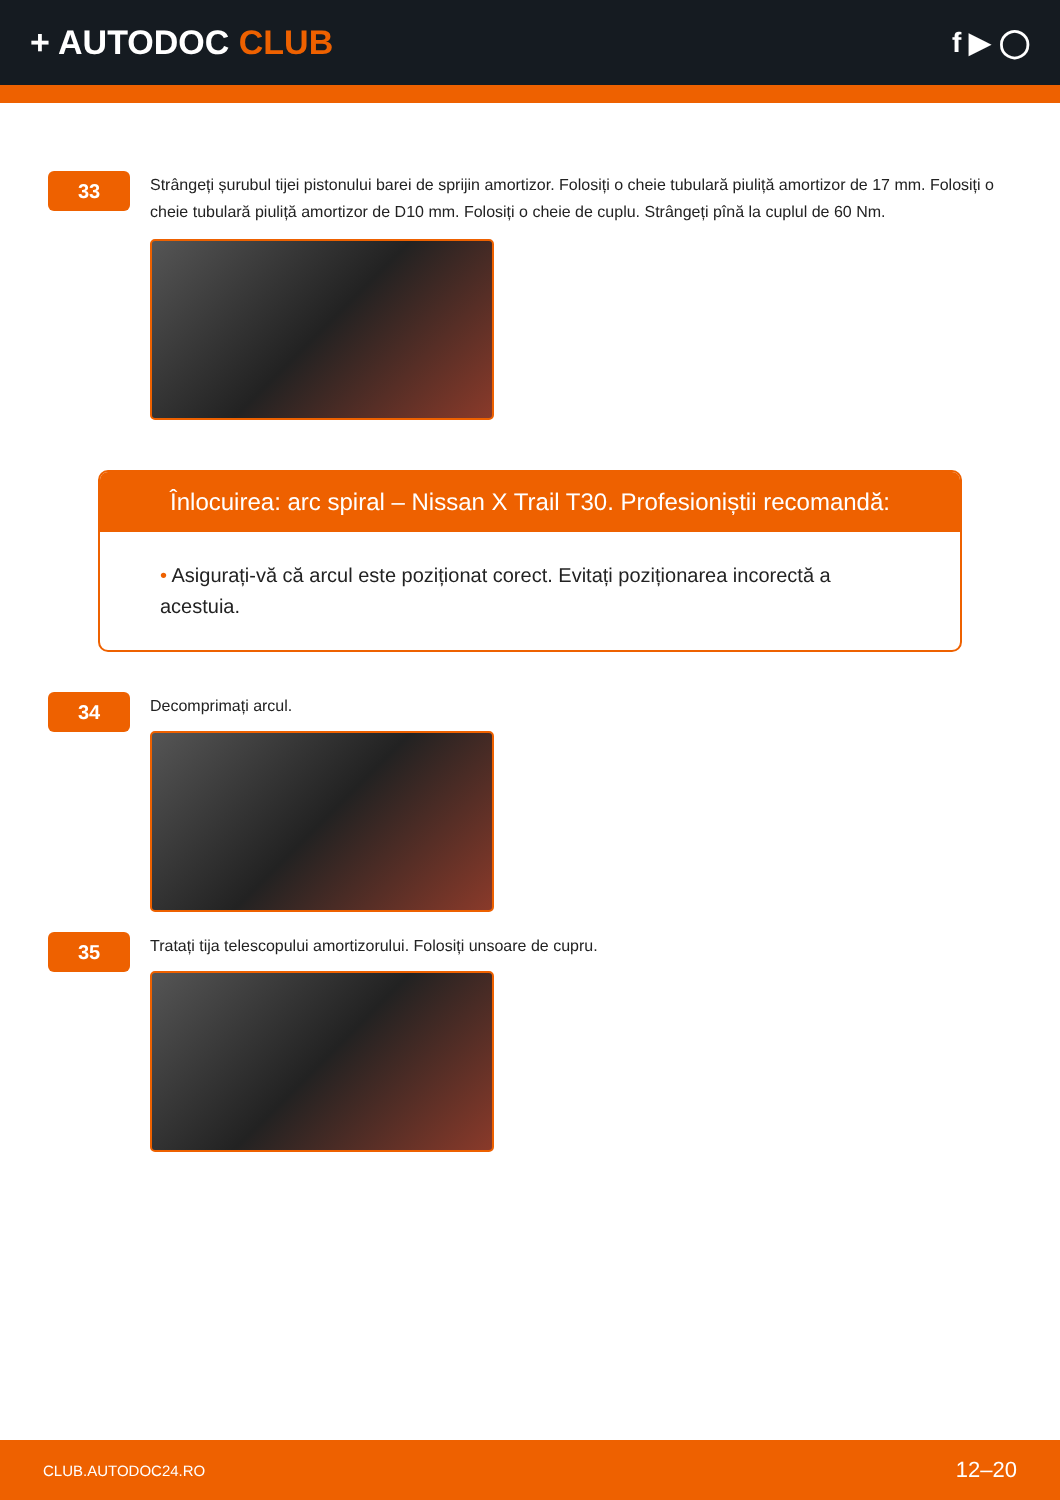+ AUTODOC CLUB
f ▶ ◯
33
Strângeți șurubul tijei pistonului barei de sprijin amortizor. Folosiți o cheie tubulară piuliță amortizor de 17 mm. Folosiți o cheie tubulară piuliță amortizor de D10 mm. Folosiți o cheie de cuplu. Strângeți pînă la cuplul de 60 Nm.
Înlocuirea: arc spiral – Nissan X Trail T30. Profesioniștii recomandă:
• Asigurați-vă că arcul este poziționat corect. Evitați poziționarea incorectă a acestuia.
34
Decomprimați arcul.
35
Tratați tija telescopului amortizorului. Folosiți unsoare de cupru.
CLUB.AUTODOC24.RO 12–20